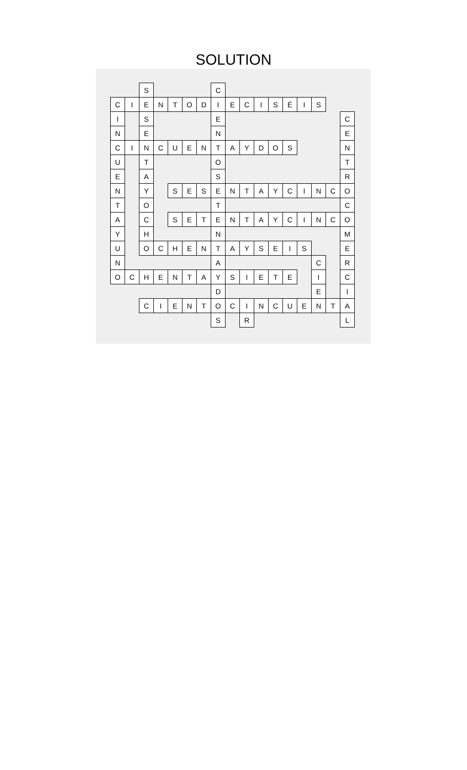SOLUTION
| | | S | | | | | C | | | | | | | | | |
| C | I | E | N | T | O | D | I | E | C | I | S | É | I | S | | |
| I | | S | | | | | E | | | | | | | | | C |
| N | | E | | | | | N | | | | | | | | | E |
| C | I | N | C | U | E | N | T | A | Y | D | O | S | | | | N |
| U | | T | | | | | O | | | | | | | | | T |
| E | | A | | | | | S | | | | | | | | | R |
| N | | Y | | S | E | S | E | N | T | A | Y | C | I | N | C | O |
| T | | O | | | | | T | | | | | | | | | C |
| A | | C | | S | E | T | E | N | T | A | Y | C | I | N | C | O |
| Y | | H | | | | | N | | | | | | | | | M |
| U | | O | C | H | E | N | T | A | Y | S | E | I | S | | | E |
| N | | | | | | | A | | | | | | | C | | R |
| O | C | H | E | N | T | A | Y | S | I | E | T | E | | I | | C |
| | | | | | | | D | | | | | | | E | | I |
| | | C | I | E | N | T | O | C | I | N | C | U | E | N | T | A |
| | | | | | | | S | | R | | | | | | | L |